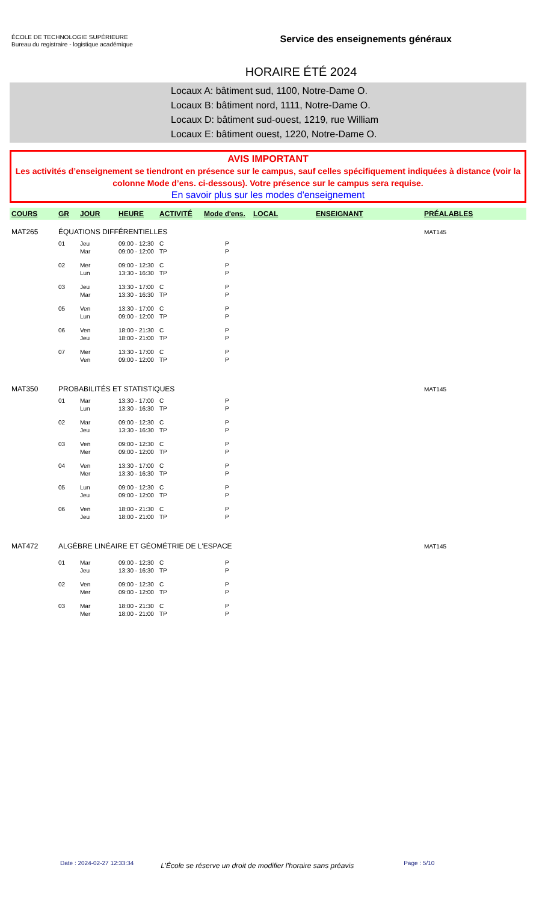ÉCOLE DE TECHNOLOGIE SUPÉRIEURE
Bureau du registraire - logistique académique
Service des enseignements généraux
HORAIRE ÉTÉ 2024
Locaux A: bâtiment sud, 1100, Notre-Dame O.
Locaux B: bâtiment nord, 1111, Notre-Dame O.
Locaux D: bâtiment sud-ouest, 1219, rue William
Locaux E: bâtiment ouest, 1220, Notre-Dame O.
AVIS IMPORTANT
Les activités d’enseignement se tiendront en présence sur le campus, sauf celles spécifiquement indiquées à distance (voir la colonne Mode d’ens. ci-dessous). Votre présence sur le campus sera requise.
En savoir plus sur les modes d'enseignement
| COURS | GR | JOUR | HEURE | ACTIVITÉ | Mode d'ens. | LOCAL | ENSEIGNANT | PRÉALABLES |
| --- | --- | --- | --- | --- | --- | --- | --- | --- |
| MAT265 | ÉQUATIONS DIFFÉRENTIELLES | | | | | | | MAT145 |
| | 01 | Jeu Mar | 09:00 - 12:30 09:00 - 12:00 | C TP | P P | | | |
| | 02 | Mer Lun | 09:00 - 12:30 13:30 - 16:30 | C TP | P P | | | |
| | 03 | Jeu Mar | 13:30 - 17:00 13:30 - 16:30 | C TP | P P | | | |
| | 05 | Ven Lun | 13:30 - 17:00 09:00 - 12:00 | C TP | P P | | | |
| | 06 | Ven Jeu | 18:00 - 21:30 18:00 - 21:00 | C TP | P P | | | |
| | 07 | Mer Ven | 13:30 - 17:00 09:00 - 12:00 | C TP | P P | | | |
| MAT350 | PROBABILITÉS ET STATISTIQUES | | | | | | | MAT145 |
| | 01 | Mar Lun | 13:30 - 17:00 13:30 - 16:30 | C TP | P P | | | |
| | 02 | Mar Jeu | 09:00 - 12:30 13:30 - 16:30 | C TP | P P | | | |
| | 03 | Ven Mer | 09:00 - 12:30 09:00 - 12:00 | C TP | P P | | | |
| | 04 | Ven Mer | 13:30 - 17:00 13:30 - 16:30 | C TP | P P | | | |
| | 05 | Lun Jeu | 09:00 - 12:30 09:00 - 12:00 | C TP | P P | | | |
| | 06 | Ven Jeu | 18:00 - 21:30 18:00 - 21:00 | C TP | P P | | | |
| MAT472 | ALGÈBRE LINÉAIRE ET GÉOMÉTRIE DE L'ESPACE | | | | | | | MAT145 |
| | 01 | Mar Jeu | 09:00 - 12:30 13:30 - 16:30 | C TP | P P | | | |
| | 02 | Ven Mer | 09:00 - 12:30 09:00 - 12:00 | C TP | P P | | | |
| | 03 | Mar Mer | 18:00 - 21:30 18:00 - 21:00 | C TP | P P | | | |
Date : 2024-02-27 12:33:34 L’École se réserve un droit de modifier l’horaire sans préavis Page : 5/10